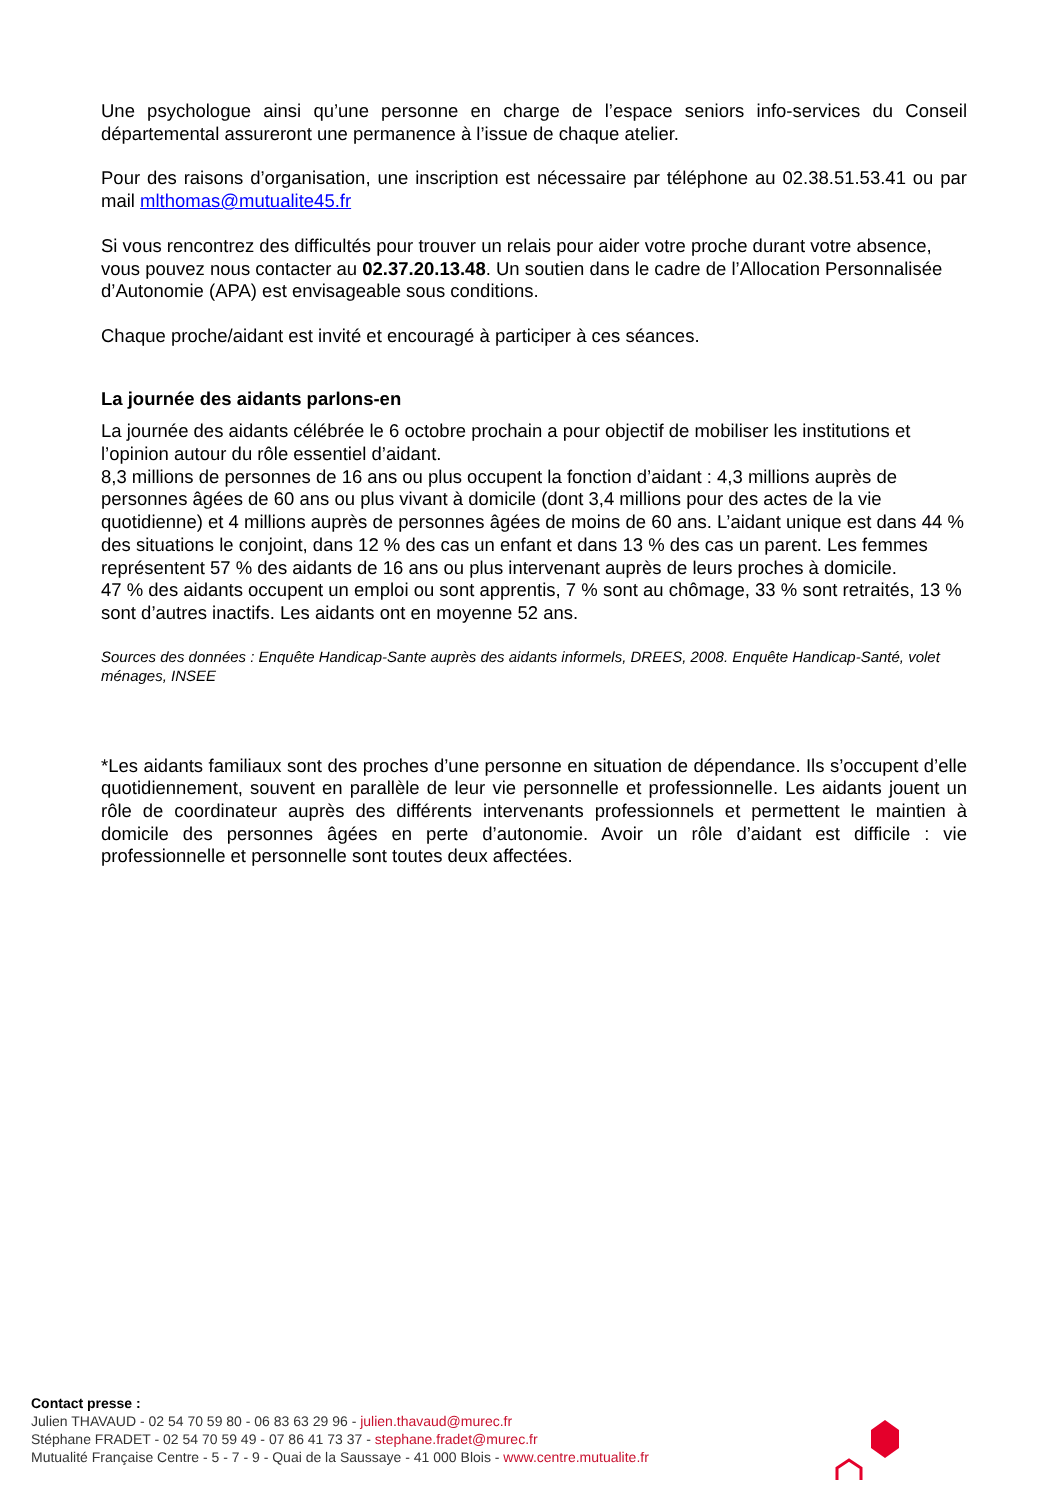Une psychologue ainsi qu’une personne en charge de l’espace seniors info-services du Conseil départemental assureront une permanence à l’issue de chaque atelier.
Pour des raisons d’organisation, une inscription est nécessaire par téléphone au 02.38.51.53.41 ou par mail mlthomas@mutualite45.fr
Si vous rencontrez des difficultés pour trouver un relais pour aider votre proche durant votre absence, vous pouvez nous contacter au 02.37.20.13.48. Un soutien dans le cadre de l’Allocation Personnalisée d’Autonomie (APA) est envisageable sous conditions.
Chaque proche/aidant est invité et encouragé à participer à ces séances.
La journée des aidants parlons-en
La journée des aidants célébrée le 6 octobre prochain a pour objectif de mobiliser les institutions et l’opinion autour du rôle essentiel d’aidant.
8,3 millions de personnes de 16 ans ou plus occupent la fonction d’aidant : 4,3 millions auprès de personnes âgées de 60 ans ou plus vivant à domicile (dont 3,4 millions pour des actes de la vie quotidienne) et 4 millions auprès de personnes âgées de moins de 60 ans. L’aidant unique est dans 44 % des situations le conjoint, dans 12 % des cas un enfant et dans 13 % des cas un parent. Les femmes représentent 57 % des aidants de 16 ans ou plus intervenant auprès de leurs proches à domicile.
47 % des aidants occupent un emploi ou sont apprentis, 7 % sont au chômage, 33 % sont retraités, 13 % sont d’autres inactifs. Les aidants ont en moyenne 52 ans.
Sources des données : Enquête Handicap-Sante auprès des aidants informels, DREES, 2008. Enquête Handicap-Santé, volet ménages, INSEE
*Les aidants familiaux sont des proches d’une personne en situation de dépendance. Ils s’occupent d’elle quotidiennement, souvent en parallèle de leur vie personnelle et professionnelle. Les aidants jouent un rôle de coordinateur auprès des différents intervenants professionnels et permettent le maintien à domicile des personnes âgées en perte d’autonomie. Avoir un rôle d’aidant est difficile : vie professionnelle et personnelle sont toutes deux affectées.
Contact presse :
Julien THAVAUD - 02 54 70 59 80 - 06 83 63 29 96 - julien.thavaud@murec.fr
Stéphane FRADET - 02 54 70 59 49 - 07 86 41 73 37 - stephane.fradet@murec.fr
Mutualité Française Centre - 5 - 7 - 9 - Quai de la Saussaye - 41 000 Blois - www.centre.mutualite.fr